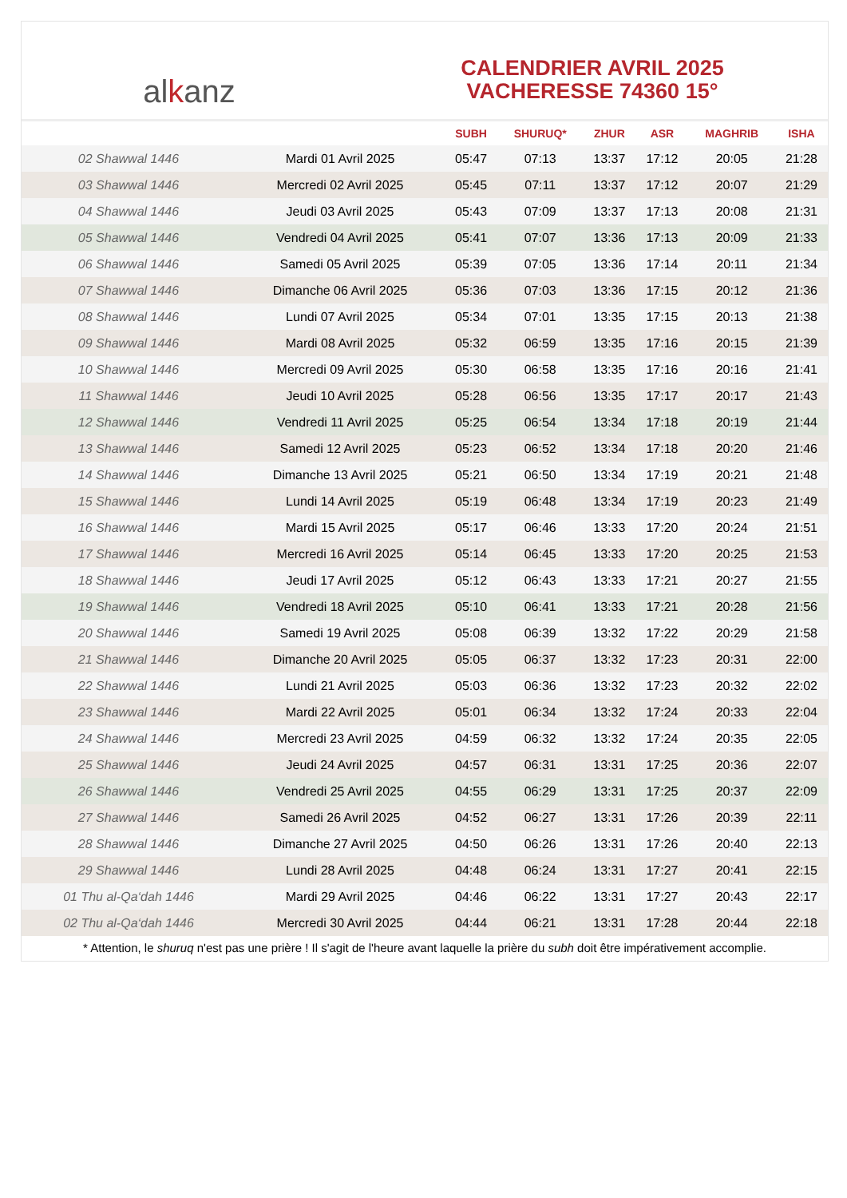al k anz
CALENDRIER AVRIL 2025
VACHERESSE 74360 15°
| | | SUBH | SHURUQ* | ZHUR | ASR | MAGHRIB | ISHA |
| --- | --- | --- | --- | --- | --- | --- | --- |
| 02 Shawwal 1446 | Mardi 01 Avril 2025 | 05:47 | 07:13 | 13:37 | 17:12 | 20:05 | 21:28 |
| 03 Shawwal 1446 | Mercredi 02 Avril 2025 | 05:45 | 07:11 | 13:37 | 17:12 | 20:07 | 21:29 |
| 04 Shawwal 1446 | Jeudi 03 Avril 2025 | 05:43 | 07:09 | 13:37 | 17:13 | 20:08 | 21:31 |
| 05 Shawwal 1446 | Vendredi 04 Avril 2025 | 05:41 | 07:07 | 13:36 | 17:13 | 20:09 | 21:33 |
| 06 Shawwal 1446 | Samedi 05 Avril 2025 | 05:39 | 07:05 | 13:36 | 17:14 | 20:11 | 21:34 |
| 07 Shawwal 1446 | Dimanche 06 Avril 2025 | 05:36 | 07:03 | 13:36 | 17:15 | 20:12 | 21:36 |
| 08 Shawwal 1446 | Lundi 07 Avril 2025 | 05:34 | 07:01 | 13:35 | 17:15 | 20:13 | 21:38 |
| 09 Shawwal 1446 | Mardi 08 Avril 2025 | 05:32 | 06:59 | 13:35 | 17:16 | 20:15 | 21:39 |
| 10 Shawwal 1446 | Mercredi 09 Avril 2025 | 05:30 | 06:58 | 13:35 | 17:16 | 20:16 | 21:41 |
| 11 Shawwal 1446 | Jeudi 10 Avril 2025 | 05:28 | 06:56 | 13:35 | 17:17 | 20:17 | 21:43 |
| 12 Shawwal 1446 | Vendredi 11 Avril 2025 | 05:25 | 06:54 | 13:34 | 17:18 | 20:19 | 21:44 |
| 13 Shawwal 1446 | Samedi 12 Avril 2025 | 05:23 | 06:52 | 13:34 | 17:18 | 20:20 | 21:46 |
| 14 Shawwal 1446 | Dimanche 13 Avril 2025 | 05:21 | 06:50 | 13:34 | 17:19 | 20:21 | 21:48 |
| 15 Shawwal 1446 | Lundi 14 Avril 2025 | 05:19 | 06:48 | 13:34 | 17:19 | 20:23 | 21:49 |
| 16 Shawwal 1446 | Mardi 15 Avril 2025 | 05:17 | 06:46 | 13:33 | 17:20 | 20:24 | 21:51 |
| 17 Shawwal 1446 | Mercredi 16 Avril 2025 | 05:14 | 06:45 | 13:33 | 17:20 | 20:25 | 21:53 |
| 18 Shawwal 1446 | Jeudi 17 Avril 2025 | 05:12 | 06:43 | 13:33 | 17:21 | 20:27 | 21:55 |
| 19 Shawwal 1446 | Vendredi 18 Avril 2025 | 05:10 | 06:41 | 13:33 | 17:21 | 20:28 | 21:56 |
| 20 Shawwal 1446 | Samedi 19 Avril 2025 | 05:08 | 06:39 | 13:32 | 17:22 | 20:29 | 21:58 |
| 21 Shawwal 1446 | Dimanche 20 Avril 2025 | 05:05 | 06:37 | 13:32 | 17:23 | 20:31 | 22:00 |
| 22 Shawwal 1446 | Lundi 21 Avril 2025 | 05:03 | 06:36 | 13:32 | 17:23 | 20:32 | 22:02 |
| 23 Shawwal 1446 | Mardi 22 Avril 2025 | 05:01 | 06:34 | 13:32 | 17:24 | 20:33 | 22:04 |
| 24 Shawwal 1446 | Mercredi 23 Avril 2025 | 04:59 | 06:32 | 13:32 | 17:24 | 20:35 | 22:05 |
| 25 Shawwal 1446 | Jeudi 24 Avril 2025 | 04:57 | 06:31 | 13:31 | 17:25 | 20:36 | 22:07 |
| 26 Shawwal 1446 | Vendredi 25 Avril 2025 | 04:55 | 06:29 | 13:31 | 17:25 | 20:37 | 22:09 |
| 27 Shawwal 1446 | Samedi 26 Avril 2025 | 04:52 | 06:27 | 13:31 | 17:26 | 20:39 | 22:11 |
| 28 Shawwal 1446 | Dimanche 27 Avril 2025 | 04:50 | 06:26 | 13:31 | 17:26 | 20:40 | 22:13 |
| 29 Shawwal 1446 | Lundi 28 Avril 2025 | 04:48 | 06:24 | 13:31 | 17:27 | 20:41 | 22:15 |
| 01 Thu al-Qa‘dah 1446 | Mardi 29 Avril 2025 | 04:46 | 06:22 | 13:31 | 17:27 | 20:43 | 22:17 |
| 02 Thu al-Qa‘dah 1446 | Mercredi 30 Avril 2025 | 04:44 | 06:21 | 13:31 | 17:28 | 20:44 | 22:18 |
* Attention, le shuruq n'est pas une prière ! Il s'agit de l'heure avant laquelle la prière du subh doit être impérativement accomplie.